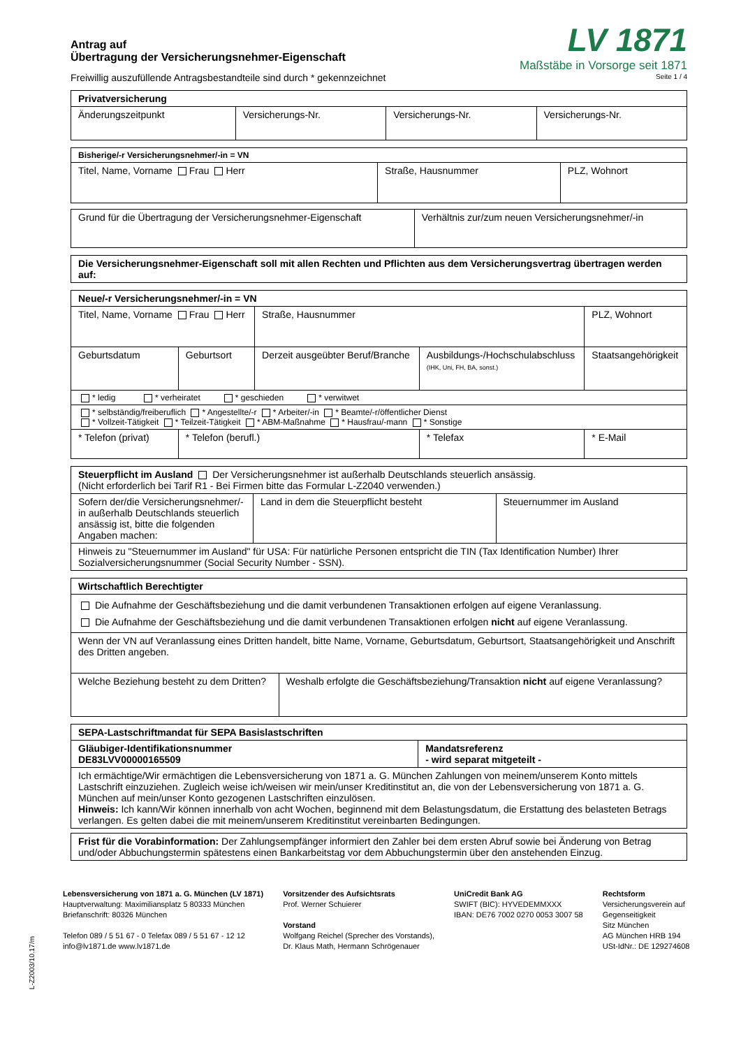Antrag auf
Übertragung der Versicherungsnehmer-Eigenschaft
Freiwillig auszufüllende Antragsbestandteile sind durch * gekennzeichnet
LV 1871
Maßstäbe in Vorsorge seit 1871
Seite 1 / 4
| Privatversicherung | | | |
| --- | --- | --- | --- |
| Änderungszeitpunkt | Versicherungs-Nr. | Versicherungs-Nr. | Versicherungs-Nr. |
| Bisherige/-r Versicherungsnehmer/-in = VN | | |
| --- | --- | --- |
| Titel, Name, Vorname Frau Herr | Straße, Hausnummer | PLZ, Wohnort |
| Grund für die Übertragung der Versicherungsnehmer-Eigenschaft | Verhältnis zur/zum neuen Versicherungsnehmer/-in |
| Die Versicherungsnehmer-Eigenschaft soll mit allen Rechten und Pflichten aus dem Versicherungsvertrag übertragen werden auf: |
| --- |
| Neue/-r Versicherungsnehmer/-in = VN | | | | | |
| --- | --- | --- | --- | --- | --- |
| Titel, Name, Vorname Frau Herr | | Straße, Hausnummer | | PLZ, Wohnort | |
| Geburtsdatum | Geburtsort | Derzeit ausgeübter Beruf/Branche | Ausbildungs-/Hochschulabschluss (IHK, Uni, FH, BA, sonst.) | | Staatsangehörigkeit |
| * ledig * verheiratet * geschieden * verwitwet | | | | | |
| * selbständig/freiberuflich * Angestellte/-r * Arbeiter/-in * Beamte/-r/öffentlicher Dienst * Vollzeit-Tätigkeit * Teilzeit-Tätigkeit * ABM-Maßnahme * Hausfrau/-mann * Sonstige | | | | | |
| * Telefon (privat) | * Telefon (berufl.) | | * Telefax | * E-Mail | |
| Steuerpflicht im Ausland Der Versicherungsnehmer ist außerhalb Deutschlands steuerlich ansässig. (Nicht erforderlich bei Tarif R1 - Bei Firmen bitte das Formular L-Z2040 verwenden.) | | |
| Sofern der/die Versicherungsnehmer/-in außerhalb Deutschlands steuerlich ansässig ist, bitte die folgenden Angaben machen: | Land in dem die Steuerpflicht besteht | Steuernummer im Ausland |
| Hinweis zu "Steuernummer im Ausland" für USA: Für natürliche Personen entspricht die TIN (Tax Identification Number) Ihrer Sozialversicherungsnummer (Social Security Number - SSN). | | |
| Wirtschaftlich Berechtigter | |
| --- | --- |
| Die Aufnahme der Geschäftsbeziehung und die damit verbundenen Transaktionen erfolgen auf eigene Veranlassung. Die Aufnahme der Geschäftsbeziehung und die damit verbundenen Transaktionen erfolgen nicht auf eigene Veranlassung. | |
| Wenn der VN auf Veranlassung eines Dritten handelt, bitte Name, Vorname, Geburtsdatum, Geburtsort, Staatsangehörigkeit und Anschrift des Dritten angeben. | |
| Welche Beziehung besteht zu dem Dritten? | Weshalb erfolgte die Geschäftsbeziehung/Transaktion nicht auf eigene Veranlassung? |
| SEPA-Lastschriftmandat für SEPA Basislastschriften | |
| --- | --- |
| Gläubiger-Identifikationsnummer DE83LVV00000165509 | Mandatsreferenz - wird separat mitgeteilt - |
| Ich ermächtige/Wir ermächtigen die Lebensversicherung von 1871 a. G. München Zahlungen von meinem/unserem Konto mittels Lastschrift einzuziehen. Zugleich weise ich/weisen wir mein/unser Kreditinstitut an, die von der Lebensversicherung von 1871 a. G. München auf mein/unser Konto gezogenen Lastschriften einzulösen. Hinweis: Ich kann/Wir können innerhalb von acht Wochen, beginnend mit dem Belastungsdatum, die Erstattung des belasteten Betrags verlangen. Es gelten dabei die mit meinem/unserem Kreditinstitut vereinbarten Bedingungen. | |
| Frist für die Vorabinformation: Der Zahlungsempfänger informiert den Zahler bei dem ersten Abruf sowie bei Änderung von Betrag und/oder Abbuchungstermin spätestens einen Bankarbeitstag vor dem Abbuchungstermin über den anstehenden Einzug. |
L-Z2003/10.17/m
Lebensversicherung von 1871 a. G. München (LV 1871)
Hauptverwaltung: Maximiliansplatz 5 80333 München
Briefanschrift: 80326 München
Telefon 089 / 5 51 67 - 0 Telefax 089 / 5 51 67 - 12 12
info@lv1871.de www.lv1871.de
Vorsitzender des Aufsichtsrats
Prof. Werner Schuierer
Vorstand
Wolfgang Reichel (Sprecher des Vorstands),
Dr. Klaus Math, Hermann Schrögenauer
UniCredit Bank AG
SWIFT (BIC): HYVEDEMMXXX
IBAN: DE76 7002 0270 0053 3007 58
Rechtsform
Versicherungsverein auf
Gegenseitigkeit
Sitz München
AG München HRB 194
USt-IdNr.: DE 129274608